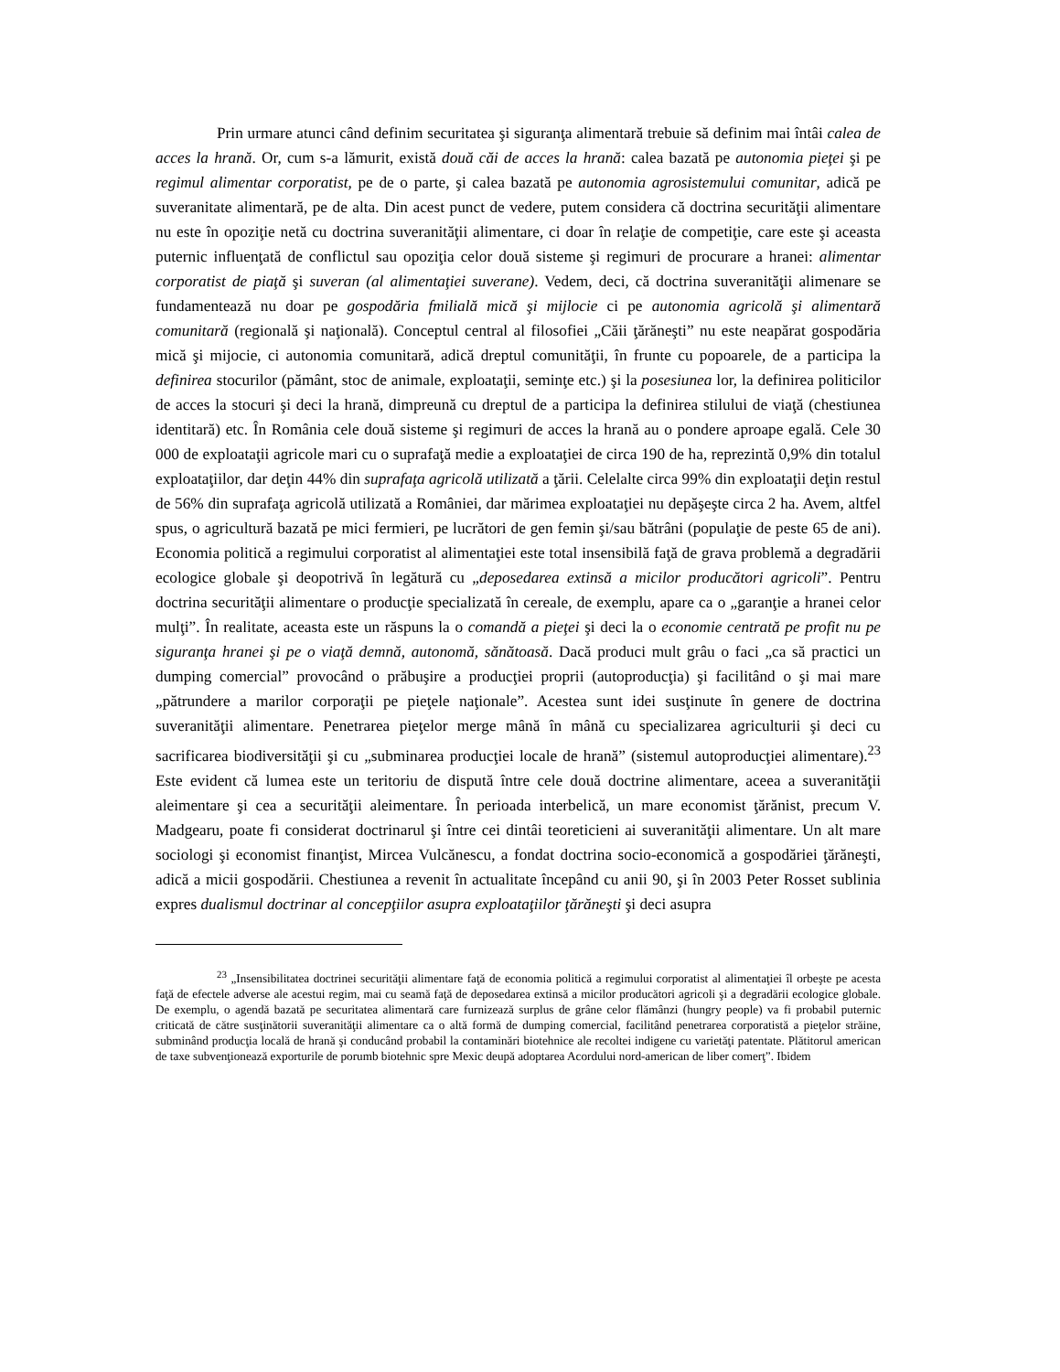Prin urmare atunci când definim securitatea şi siguranţa alimentară trebuie să definim mai întâi calea de acces la hrană. Or, cum s-a lămurit, există două căi de acces la hrană: calea bazată pe autonomia pieţei şi pe regimul alimentar corporatist, pe de o parte, şi calea bazată pe autonomia agrosistemului comunitar, adică pe suveranitate alimentară, pe de alta. Din acest punct de vedere, putem considera că doctrina securităţii alimentare nu este în opoziţie netă cu doctrina suveranităţii alimentare, ci doar în relaţie de competiţie, care este şi aceasta puternic influenţată de conflictul sau opoziţia celor două sisteme şi regimuri de procurare a hranei: alimentar corporatist de piaţă şi suveran (al alimentaţiei suverane). Vedem, deci, că doctrina suveranităţii alimenare se fundamentează nu doar pe gospodăria fmilială mică şi mijlocie ci pe autonomia agricolă şi alimentară comunitară (regională şi naţională). Conceptul central al filosofiei „Căii ţărăneşti” nu este neapărat gospodăria mică şi mijocie, ci autonomia comunitară, adică dreptul comunităţii, în frunte cu popoarele, de a participa la definirea stocurilor (pământ, stoc de animale, exploataţii, seminţe etc.) şi la posesiunea lor, la definirea politicilor de acces la stocuri şi deci la hrană, dimpreună cu dreptul de a participa la definirea stilului de viaţă (chestiunea identitară) etc. În România cele două sisteme şi regimuri de acces la hrană au o pondere aproape egală. Cele 30 000 de exploataţii agricole mari cu o suprafaţă medie a exploataţiei de circa 190 de ha, reprezintă 0,9% din totalul exploataţiilor, dar deţin 44% din suprafaţa agricolă utilizată a ţării. Celelalte circa 99% din exploataţii deţin restul de 56% din suprafaţa agricolă utilizată a României, dar mărimea exploataţiei nu depăşeşte circa 2 ha. Avem, altfel spus, o agricultură bazată pe mici fermieri, pe lucrători de gen femin şi/sau bătrâni (populaţie de peste 65 de ani). Economia politică a regimului corporatist al alimentaţiei este total insensibilă faţă de grava problemă a degradării ecologice globale şi deopotrivă în legătură cu „deposedarea extinsă a micilor producători agricoli”. Pentru doctrina securităţii alimentare o producţie specializată în cereale, de exemplu, apare ca o „garanţie a hranei celor mulţi”. În realitate, aceasta este un răspuns la o comandă a pieţei şi deci la o economie centrată pe profit nu pe siguranţa hranei şi pe o viaţă demnă, autonomă, sănătoasă. Dacă produci mult grâu o faci „ca să practici un dumping comercial” provocând o prăbuşire a producţiei proprii (autoproducţia) şi facilitând o şi mai mare „pătrundere a marilor corporaţii pe pieţele naţionale”. Acestea sunt idei susţinute în genere de doctrina suveranităţii alimentare. Penetrarea pieţelor merge mână în mână cu specializarea agriculturii şi deci cu sacrificarea biodiversităţii şi cu „subminarea producţiei locale de hrană” (sistemul autoproducţiei alimentare).<sup>23</sup> Este evident că lumea este un teritoriu de dispută între cele două doctrine alimentare, aceea a suveranităţii aleimentare şi cea a securităţii aleimentare. În perioada interbelică, un mare economist ţărănist, precum V. Madgearu, poate fi considerat doctrinarul şi între cei dintâi teoreticieni ai suveranităţii alimentare. Un alt mare sociologi şi economist finanţist, Mircea Vulcănescu, a fondat doctrina socio-economică a gospodăriei ţărăneşti, adică a micii gospodării. Chestiunea a revenit în actualitate începând cu anii 90, şi în 2003 Peter Rosset sublinia expres dualismul doctrinar al concepţiilor asupra exploataţiilor ţărăneşti şi deci asupra
<sup>23</sup> „Insensibilitatea doctrinei securităţii alimentare faţă de economia politică a regimului corporatist al alimentaţiei îl orbeşte pe acesta faţă de efectele adverse ale acestui regim, mai cu seamă faţă de deposedarea extinsă a micilor producători agricoli şi a degradării ecologice globale. De exemplu, o agendă bazată pe securitatea alimentară care furnizează surplus de grâne celor flămânzi (hungry people) va fi probabil puternic criticată de către susţinătorii suveranităţii alimentare ca o altă formă de dumping comercial, facilitând penetrarea corporatistă a pieţelor străine, subminând producţia locală de hrană şi conducând probabil la contaminări biotehnice ale recoltei indigene cu varietăţi patentate. Plătitorul american de taxe subvenţionează exporturile de porumb biotehnic spre Mexic deupă adoptarea Acordului nord-american de liber comerţ”. Ibidem